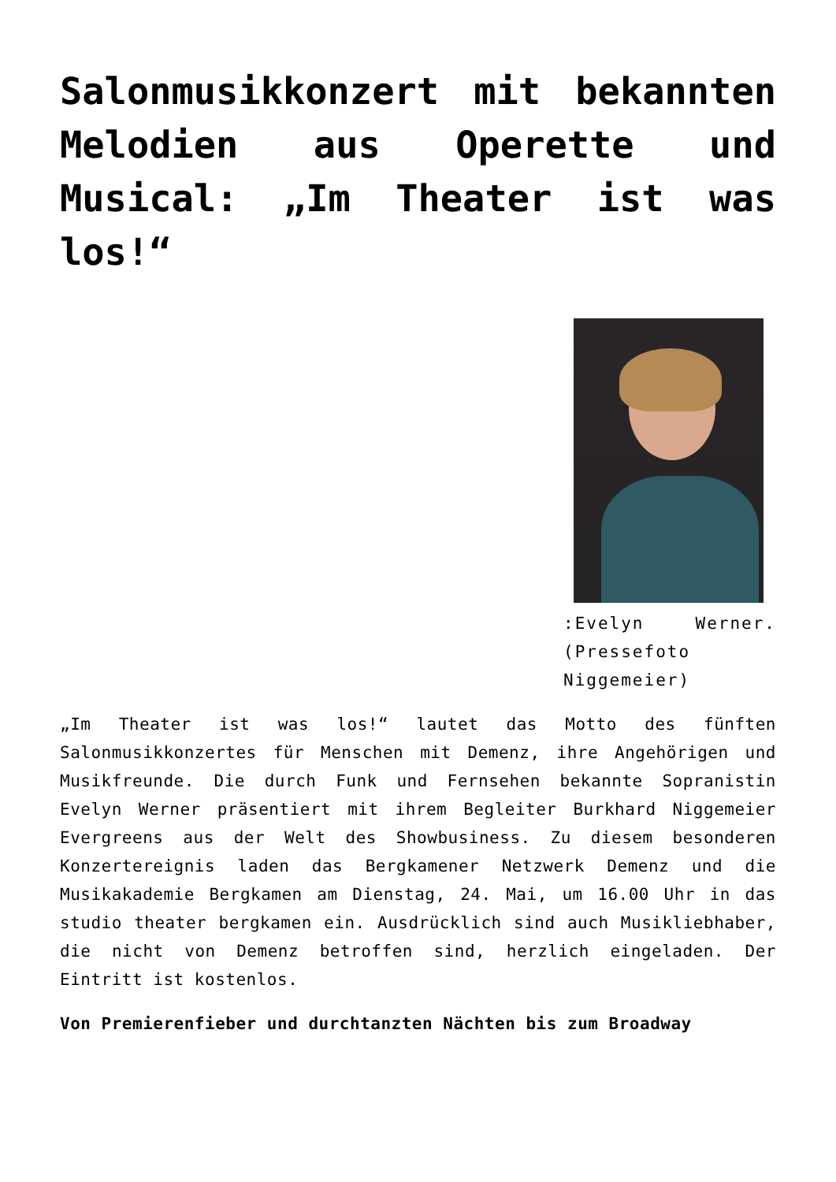Salonmusikkonzert mit bekannten Melodien aus Operette und Musical: „Im Theater ist was los!“
:Evelyn Werner. (Pressefoto Niggemeier)
„Im Theater ist was los!“ lautet das Motto des fünften Salonmusikkonzertes für Menschen mit Demenz, ihre Angehörigen und Musikfreunde. Die durch Funk und Fernsehen bekannte Sopranistin Evelyn Werner präsentiert mit ihrem Begleiter Burkhard Niggemeier Evergreens aus der Welt des Showbusiness. Zu diesem besonderen Konzertereignis laden das Bergkamener Netzwerk Demenz und die Musikakademie Bergkamen am Dienstag, 24. Mai, um 16.00 Uhr in das studio theater bergkamen ein. Ausdrücklich sind auch Musikliebhaber, die nicht von Demenz betroffen sind, herzlich eingeladen. Der Eintritt ist kostenlos.
Von Premierenfieber und durchtanzten Nächten bis zum Broadway